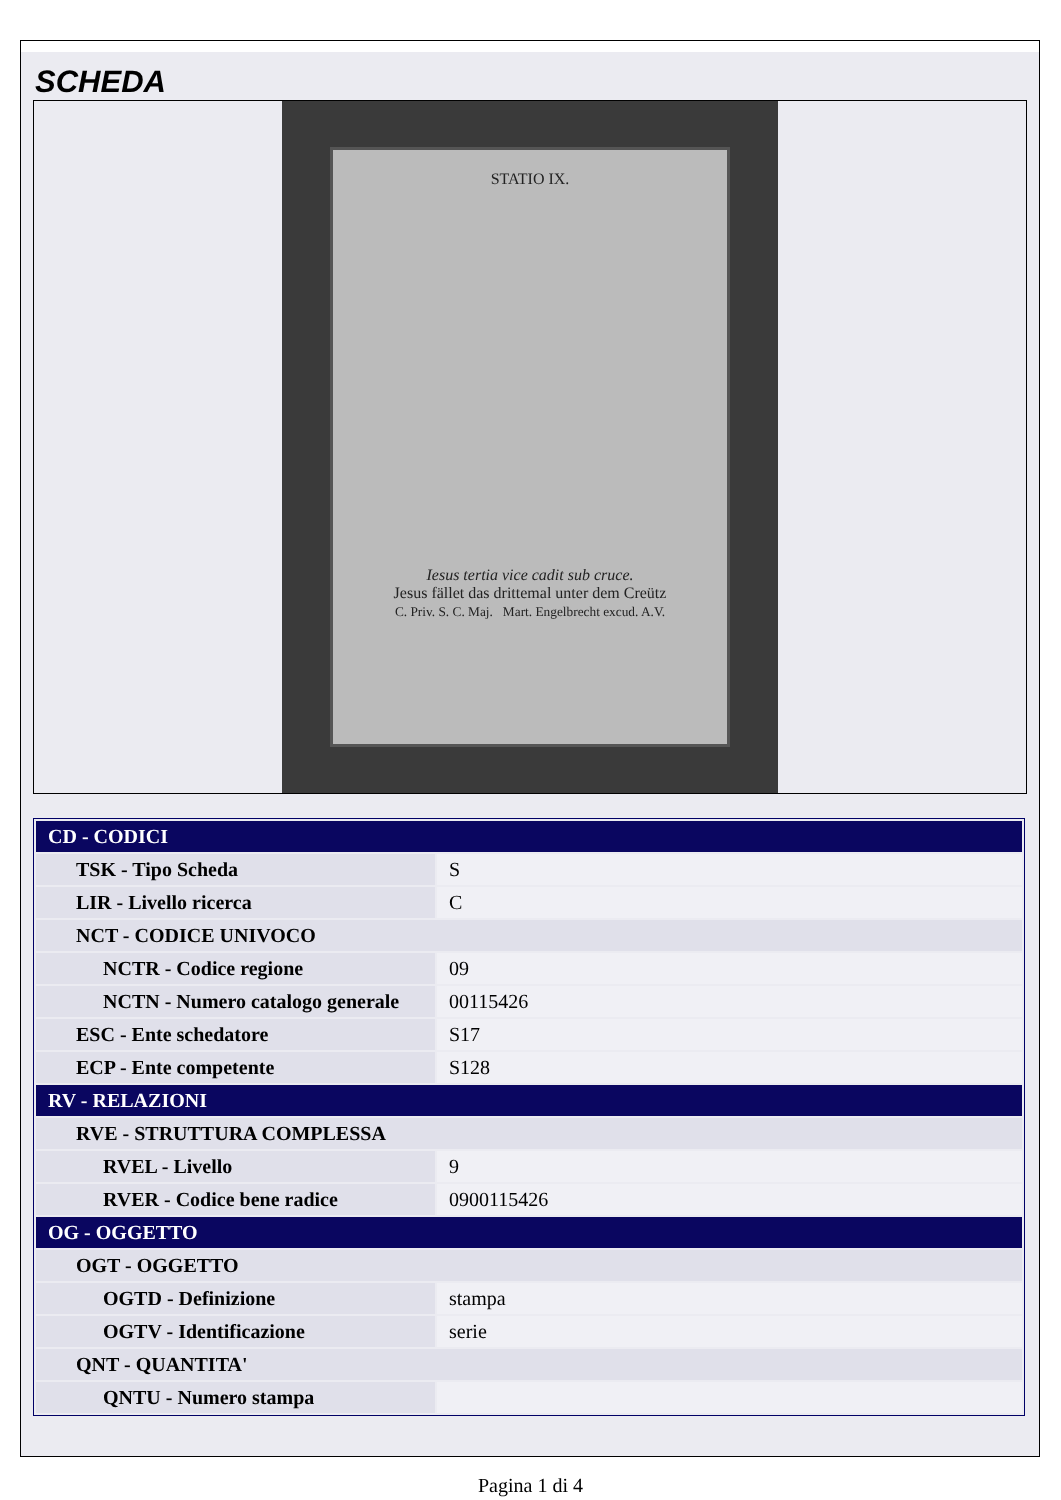SCHEDA
STATIO IX.
Iesus tertia vice cadit sub cruce.
Jesus fället das drittemal unter dem Creütz
C. Priv. S. C. Maj. Mart. Engelbrecht excud. A.V.
| CD - CODICI | |
| TSK - Tipo Scheda | S |
| LIR - Livello ricerca | C |
| NCT - CODICE UNIVOCO | |
| NCTR - Codice regione | 09 |
| NCTN - Numero catalogo generale | 00115426 |
| ESC - Ente schedatore | S17 |
| ECP - Ente competente | S128 |
| RV - RELAZIONI | |
| RVE - STRUTTURA COMPLESSA | |
| RVEL - Livello | 9 |
| RVER - Codice bene radice | 0900115426 |
| OG - OGGETTO | |
| OGT - OGGETTO | |
| OGTD - Definizione | stampa |
| OGTV - Identificazione | serie |
| QNT - QUANTITA' | |
| QNTU - Numero stampa | |
Pagina 1 di 4